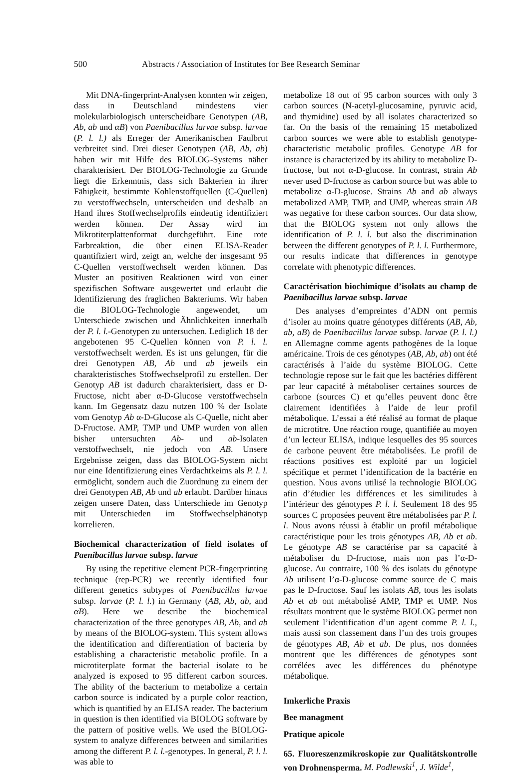500 Abstracts / Association of Institutes for Bee Research Seminar
Mit DNA-fingerprint-Analysen konnten wir zeigen, dass in Deutschland mindestens vier molekularbiologisch unterscheidbare Genotypen (AB, Ab, ab und αB) von Paenibacillus larvae subsp. larvae (P. l. l.) als Erreger der Amerikanischen Faulbrut verbreitet sind. Drei dieser Genotypen (AB, Ab, ab) haben wir mit Hilfe des BIOLOG-Systems näher charakterisiert. Der BIOLOG-Technologie zu Grunde liegt die Erkenntnis, dass sich Bakterien in ihrer Fähigkeit, bestimmte Kohlenstoffquellen (C-Quellen) zu verstoffwechseln, unterscheiden und deshalb an Hand ihres Stoffwechselprofils eindeutig identifiziert werden können. Der Assay wird im Mikrotiterplattenformat durchgeführt. Eine rote Farbreaktion, die über einen ELISA-Reader quantifiziert wird, zeigt an, welche der insgesamt 95 C-Quellen verstoffwechselt werden können. Das Muster an positiven Reaktionen wird von einer spezifischen Software ausgewertet und erlaubt die Identifizierung des fraglichen Bakteriums. Wir haben die BIOLOG-Technologie angewendet, um Unterschiede zwischen und Ähnlichkeiten innerhalb der P. l. l.-Genotypen zu untersuchen. Lediglich 18 der angebotenen 95 C-Quellen können von P. l. l. verstoffwechselt werden. Es ist uns gelungen, für die drei Genotypen AB, Ab und ab jeweils ein charakteristisches Stoffwechselprofil zu erstellen. Der Genotyp AB ist dadurch charakterisiert, dass er D-Fructose, nicht aber α-D-Glucose verstoffwechseln kann. Im Gegensatz dazu nutzen 100 % der Isolate vom Genotyp Ab α-D-Glucose als C-Quelle, nicht aber D-Fructose. AMP, TMP und UMP wurden von allen bisher untersuchten Ab- und ab-Isolaten verstoffwechselt, nie jedoch von AB. Unsere Ergebnisse zeigen, dass das BIOLOG-System nicht nur eine Identifizierung eines Verdachtkeims als P. l. l. ermöglicht, sondern auch die Zuordnung zu einem der drei Genotypen AB, Ab und ab erlaubt. Darüber hinaus zeigen unsere Daten, dass Unterschiede im Genotyp mit Unterschieden im Stoffwechselphänotyp korrelieren.
Biochemical characterization of field isolates of Paenibacillus larvae subsp. larvae
By using the repetitive element PCR-fingerprinting technique (rep-PCR) we recently identified four different genetics subtypes of Paenibacillus larvae subsp. larvae (P. l. l.) in Germany (AB, Ab, ab, and αB). Here we describe the biochemical characterization of the three genotypes AB, Ab, and ab by means of the BIOLOG-system. This system allows the identification and differentiation of bacteria by establishing a characteristic metabolic profile. In a microtiterplate format the bacterial isolate to be analyzed is exposed to 95 different carbon sources. The ability of the bacterium to metabolize a certain carbon source is indicated by a purple color reaction, which is quantified by an ELISA reader. The bacterium in question is then identified via BIOLOG software by the pattern of positive wells. We used the BIOLOG-system to analyze differences between and similarities among the different P. l. l.-genotypes. In general, P. l. l. was able to
metabolize 18 out of 95 carbon sources with only 3 carbon sources (N-acetyl-glucosamine, pyruvic acid, and thymidine) used by all isolates characterized so far. On the basis of the remaining 15 metabolized carbon sources we were able to establish genotype-characteristic metabolic profiles. Genotype AB for instance is characterized by its ability to metabolize D-fructose, but not α-D-glucose. In contrast, strain Ab never used D-fructose as carbon source but was able to metabolize α-D-glucose. Strains Ab and ab always metabolized AMP, TMP, and UMP, whereas strain AB was negative for these carbon sources. Our data show, that the BIOLOG system not only allows the identification of P. l. l. but also the discrimination between the different genotypes of P. l. l. Furthermore, our results indicate that differences in genotype correlate with phenotypic differences.
Caractérisation biochimique d’isolats au champ de Paenibacillus larvae subsp. larvae
Des analyses d’empreintes d’ADN ont permis d’isoler au moins quatre génotypes différents (AB, Ab, ab, aB) de Paenibacillus larvae subsp. larvae (P. l. l.) en Allemagne comme agents pathogènes de la loque américaine. Trois de ces génotypes (AB, Ab, ab) ont été caractérisés à l’aide du système BIOLOG. Cette technologie repose sur le fait que les bactéries diffèrent par leur capacité à métaboliser certaines sources de carbone (sources C) et qu’elles peuvent donc être clairement identifiées à l’aide de leur profil métabolique. L’essai a été réalisé au format de plaque de microtitre. Une réaction rouge, quantifiée au moyen d’un lecteur ELISA, indique lesquelles des 95 sources de carbone peuvent être métabolisées. Le profil de réactions positives est exploité par un logiciel spécifique et permet l’identification de la bactérie en question. Nous avons utilisé la technologie BIOLOG afin d’étudier les différences et les similitudes à l’intérieur des génotypes P. l. l. Seulement 18 des 95 sources C proposées peuvent être métabolisées par P. l. l. Nous avons réussi à établir un profil métabolique caractéristique pour les trois génotypes AB, Ab et ab. Le génotype AB se caractérise par sa capacité à métaboliser du D-fructose, mais non pas l’α-D-glucose. Au contraire, 100 % des isolats du génotype Ab utilisent l’α-D-glucose comme source de C mais pas le D-fructose. Sauf les isolats AB, tous les isolats Ab et ab ont métabolisé AMP, TMP et UMP. Nos résultats montrent que le système BIOLOG permet non seulement l’identification d’un agent comme P. l. l., mais aussi son classement dans l’un des trois groupes de génotypes AB, Ab et ab. De plus, nos données montrent que les différences de génotypes sont corrélées avec les différences du phénotype métabolique.
Imkerliche Praxis
Bee managment
Pratique apicole
65. Fluoreszenzmikroskopie zur Qualitätskontrolle von Drohnensperma. M. Podlewski<sup>1</sup>, J. Wilde<sup>1</sup>,